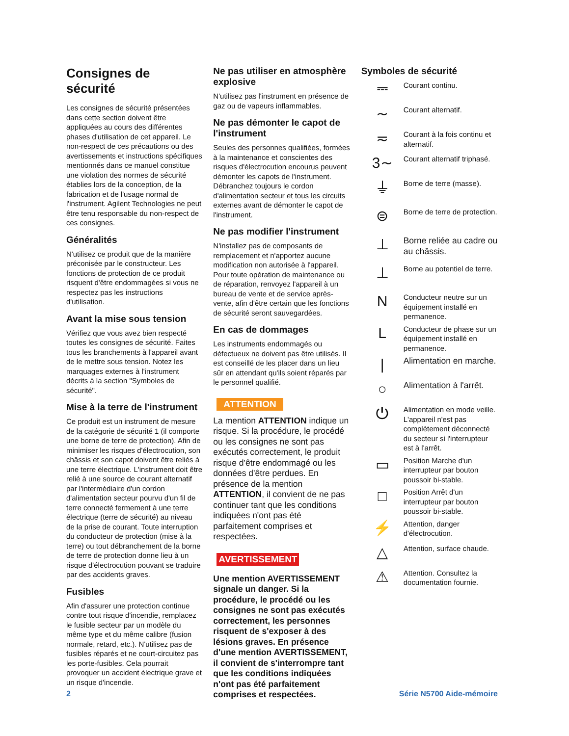Consignes de sécurité
Les consignes de sécurité présentées dans cette section doivent être appliquées au cours des différentes phases d'utilisation de cet appareil. Le non-respect de ces précautions ou des avertissements et instructions spécifiques mentionnés dans ce manuel constitue une violation des normes de sécurité établies lors de la conception, de la fabrication et de l'usage normal de l'instrument. Agilent Technologies ne peut être tenu responsable du non-respect de ces consignes.
Généralités
N'utilisez ce produit que de la manière préconisée par le constructeur. Les fonctions de protection de ce produit risquent d'être endommagées si vous ne respectez pas les instructions d'utilisation.
Avant la mise sous tension
Vérifiez que vous avez bien respecté toutes les consignes de sécurité. Faites tous les branchements à l'appareil avant de le mettre sous tension. Notez les marquages externes à l'instrument décrits à la section "Symboles de sécurité".
Mise à la terre de l'instrument
Ce produit est un instrument de mesure de la catégorie de sécurité 1 (il comporte une borne de terre de protection). Afin de minimiser les risques d'électrocution, son châssis et son capot doivent être reliés à une terre électrique. L'instrument doit être relié à une source de courant alternatif par l'intermédiaire d'un cordon d'alimentation secteur pourvu d'un fil de terre connecté fermement à une terre électrique (terre de sécurité) au niveau de la prise de courant. Toute interruption du conducteur de protection (mise à la terre) ou tout débranchement de la borne de terre de protection donne lieu à un risque d'électrocution pouvant se traduire par des accidents graves.
Fusibles
Afin d'assurer une protection continue contre tout risque d'incendie, remplacez le fusible secteur par un modèle du même type et du même calibre (fusion normale, retard, etc.). N'utilisez pas de fusibles réparés et ne court-circuitez pas les porte-fusibles. Cela pourrait provoquer un accident électrique grave et un risque d'incendie.
Ne pas utiliser en atmosphère explosive
N'utilisez pas l'instrument en présence de gaz ou de vapeurs inflammables.
Ne pas démonter le capot de l'instrument
Seules des personnes qualifiées, formées à la maintenance et conscientes des risques d'électrocution encourus peuvent démonter les capots de l'instrument. Débranchez toujours le cordon d'alimentation secteur et tous les circuits externes avant de démonter le capot de l'instrument.
Ne pas modifier l'instrument
N'installez pas de composants de remplacement et n'apportez aucune modification non autorisée à l'appareil. Pour toute opération de maintenance ou de réparation, renvoyez l'appareil à un bureau de vente et de service après-vente, afin d'être certain que les fonctions de sécurité seront sauvegardées.
En cas de dommages
Les instruments endommagés ou défectueux ne doivent pas être utilisés. Il est conseillé de les placer dans un lieu sûr en attendant qu'ils soient réparés par le personnel qualifié.
ATTENTION
La mention ATTENTION indique un risque. Si la procédure, le procédé ou les consignes ne sont pas exécutés correctement, le produit risque d'être endommagé ou les données d'être perdues. En présence de la mention ATTENTION, il convient de ne pas continuer tant que les conditions indiquées n'ont pas été parfaitement comprises et respectées.
AVERTISSEMENT
Une mention AVERTISSEMENT signale un danger. Si la procédure, le procédé ou les consignes ne sont pas exécutés correctement, les personnes risquent de s'exposer à des lésions graves. En présence d'une mention AVERTISSEMENT, il convient de s'interrompre tant que les conditions indiquées n'ont pas été parfaitement comprises et respectées.
Symboles de sécurité
⎓
Courant continu.
∼
Courant alternatif.
≂
Courant à la fois continu et alternatif.
3∼
Courant alternatif triphasé.
⏚
Borne de terre (masse).
⊜
Borne de terre de protection.
⊥
Borne reliée au cadre ou au châssis.
⊥
Borne au potentiel de terre.
N
Conducteur neutre sur un équipement installé en permanence.
L
Conducteur de phase sur un équipement installé en permanence.
|
Alimentation en marche.
○
Alimentation à l'arrêt.
⏻
Alimentation en mode veille. L'appareil n'est pas complètement déconnecté du secteur si l'interrupteur est à l'arrêt.
▭
Position Marche d'un interrupteur par bouton poussoir bi-stable.
□
Position Arrêt d'un interrupteur par bouton poussoir bi-stable.
⚡
Attention, danger d'électrocution.
△
Attention, surface chaude.
⚠
Attention. Consultez la documentation fournie.
2 Série N5700 Aide-mémoire